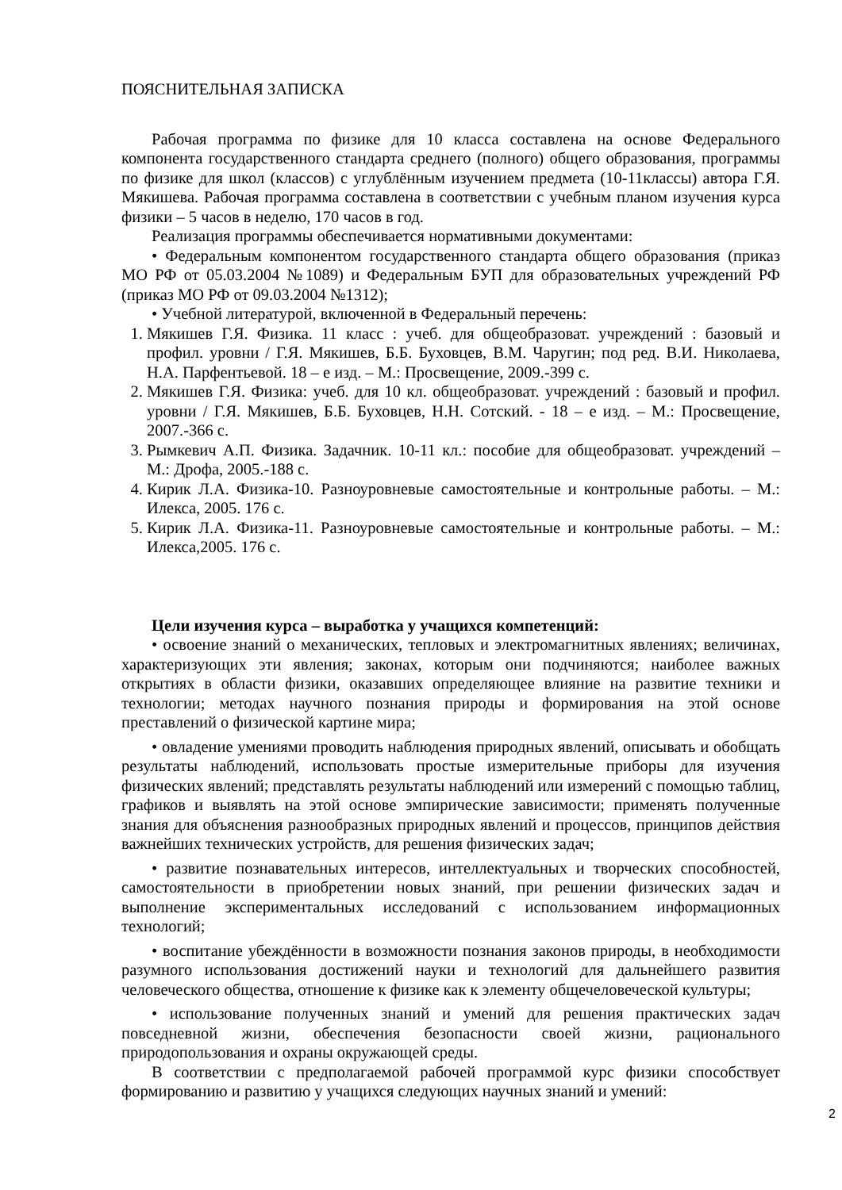ПОЯСНИТЕЛЬНАЯ ЗАПИСКА
Рабочая программа по физике для 10 класса составлена на основе Федерального компонента государственного стандарта среднего (полного) общего образования, программы по физике для школ (классов) с углублённым изучением предмета (10-11классы) автора Г.Я. Мякишева. Рабочая программа составлена в соответствии с учебным планом изучения курса физики – 5 часов в неделю, 170 часов в год.
Реализация программы обеспечивается нормативными документами:
• Федеральным компонентом государственного стандарта общего образования (приказ МО РФ от 05.03.2004 №1089) и Федеральным БУП для образовательных учреждений РФ (приказ МО РФ от 09.03.2004 №1312);
• Учебной литературой, включенной в Федеральный перечень:
1. Мякишев Г.Я. Физика. 11 класс : учеб. для общеобразоват. учреждений : базовый и профил. уровни / Г.Я. Мякишев, Б.Б. Буховцев, В.М. Чаругин; под ред. В.И. Николаева, Н.А. Парфентьевой. 18 – е изд. – М.: Просвещение, 2009.-399 с.
2. Мякишев Г.Я. Физика: учеб. для 10 кл. общеобразоват. учреждений : базовый и профил. уровни / Г.Я. Мякишев, Б.Б. Буховцев, Н.Н. Сотский. - 18 – е изд. – М.: Просвещение, 2007.-366 с.
3. Рымкевич А.П. Физика. Задачник. 10-11 кл.: пособие для общеобразоват. учреждений – М.: Дрофа, 2005.-188 с.
4. Кирик Л.А. Физика-10. Разноуровневые самостоятельные и контрольные работы. – М.: Илекса, 2005. 176 с.
5. Кирик Л.А. Физика-11. Разноуровневые самостоятельные и контрольные работы. – М.: Илекса,2005. 176 с.
Цели изучения курса – выработка у учащихся компетенций:
• освоение знаний о механических, тепловых и электромагнитных явлениях; величинах, характеризующих эти явления; законах, которым они подчиняются; наиболее важных открытиях в области физики, оказавших определяющее влияние на развитие техники и технологии; методах научного познания природы и формирования на этой основе преставлений о физической картине мира;
• овладение умениями проводить наблюдения природных явлений, описывать и обобщать результаты наблюдений, использовать простые измерительные приборы для изучения физических явлений; представлять результаты наблюдений или измерений с помощью таблиц, графиков и выявлять на этой основе эмпирические зависимости; применять полученные знания для объяснения разнообразных природных явлений и процессов, принципов действия важнейших технических устройств, для решения физических задач;
• развитие познавательных интересов, интеллектуальных и творческих способностей, самостоятельности в приобретении новых знаний, при решении физических задач и выполнение экспериментальных исследований с использованием информационных технологий;
• воспитание убеждённости в возможности познания законов природы, в необходимости разумного использования достижений науки и технологий для дальнейшего развития человеческого общества, отношение к физике как к элементу общечеловеческой культуры;
• использование полученных знаний и умений для решения практических задач повседневной жизни, обеспечения безопасности своей жизни, рационального природопользования и охраны окружающей среды.
В соответствии с предполагаемой рабочей программой курс физики способствует формированию и развитию у учащихся следующих научных знаний и умений:
2